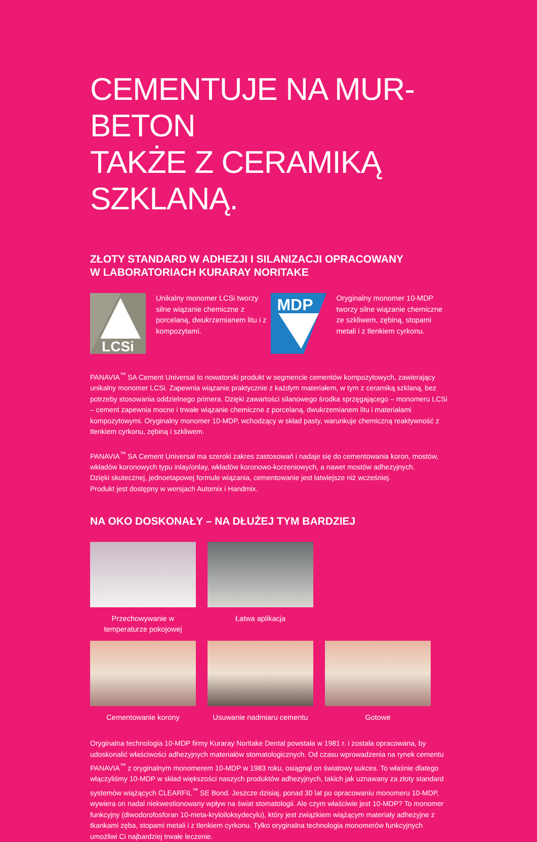CEMENTUJE NA MUR-BETON
TAKŻE Z CERAMIKĄ SZKLANĄ.
ZŁOTY STANDARD W ADHEZJI I SILANIZACJI OPRACOWANY
W LABORATORIACH KURARAY NORITAKE
LCSi
Unikalny monomer LCSi tworzy silne wiązanie chemiczne z porcelaną, dwukrzemianem litu i z kompozytami.
MDP
Oryginalny monomer 10-MDP tworzy silne wiązanie chemiczne ze szkliwem, zębiną, stopami metali i z tlenkiem cyrkonu.
PANAVIA<sup>™</sup> SA Cement Universal to nowatorski produkt w segmencie cementów kompozytowych, zawierający unikalny monomer LCSi. Zapewnia wiązanie praktycznie z każdym materiałem, w tym z ceramiką szklaną, bez potrzeby stosowania oddzielnego primera. Dzięki zawartości silanowego środka sprzęgającego – monomeru LCSi – cement zapewnia mocne i trwałe wiązanie chemiczne z porcelaną, dwukrzemianem litu i materiałami kompozytowymi. Oryginalny monomer 10-MDP, wchodzący w skład pasty, warunkuje chemiczną reaktywność z tlenkiem cyrkonu, zębiną i szkliwem.
PANAVIA<sup>™</sup> SA Cement Universal ma szeroki zakres zastosowań i nadaje się do cementowania koron, mostów, wkładów koronowych typu inlay/onlay, wkładów koronowo-korzeniowych, a nawet mostów adhezyjnych.
Dzięki skutecznej, jednoetapowej formule wiązania, cementowanie jest łatwiejsze niż wcześniej.
Produkt jest dostępny w wersjach Automix i Handmix.
NA OKO DOSKONAŁY – NA DŁUŻEJ TYM BARDZIEJ
Przechowywanie w temperaturze pokojowej
Łatwa aplikacja
Cementowanie korony Usuwanie nadmiaru cementu
Gotowe
Oryginalna technologia 10-MDP firmy Kuraray Noritake Dental powstała w 1981 r. i została opracowana, by udoskonalić właściwości adhezyjnych materiałów stomatologicznych. Od czasu wprowadzenia na rynek cementu PANAVIA<sup>™</sup> z oryginalnym monomerem 10-MDP w 1983 roku, osiągnął on światowy sukces. To właśnie dlatego włączyliśmy 10-MDP w skład większości naszych produktów adhezyjnych, takich jak uznawany za złoty standard systemów wiążących CLEARFIL<sup>™</sup> SE Bond. Jeszcze dzisiaj, ponad 30 lat po opracowaniu monomeru 10-MDP, wywiera on nadal niekwestionowany wpływ na świat stomatologii. Ale czym właściwie jest 10-MDP? To monomer funkcyjny (diwodorofosforan 10-meta-kryloiloksydecylu), który jest związkiem wiążącym materiały adhezyjne z tkankami zęba, stopami metali i z tlenkiem cyrkonu. Tylko oryginalna technologia monomerów funkcyjnych umożliwi Ci najbardziej trwałe leczenie.